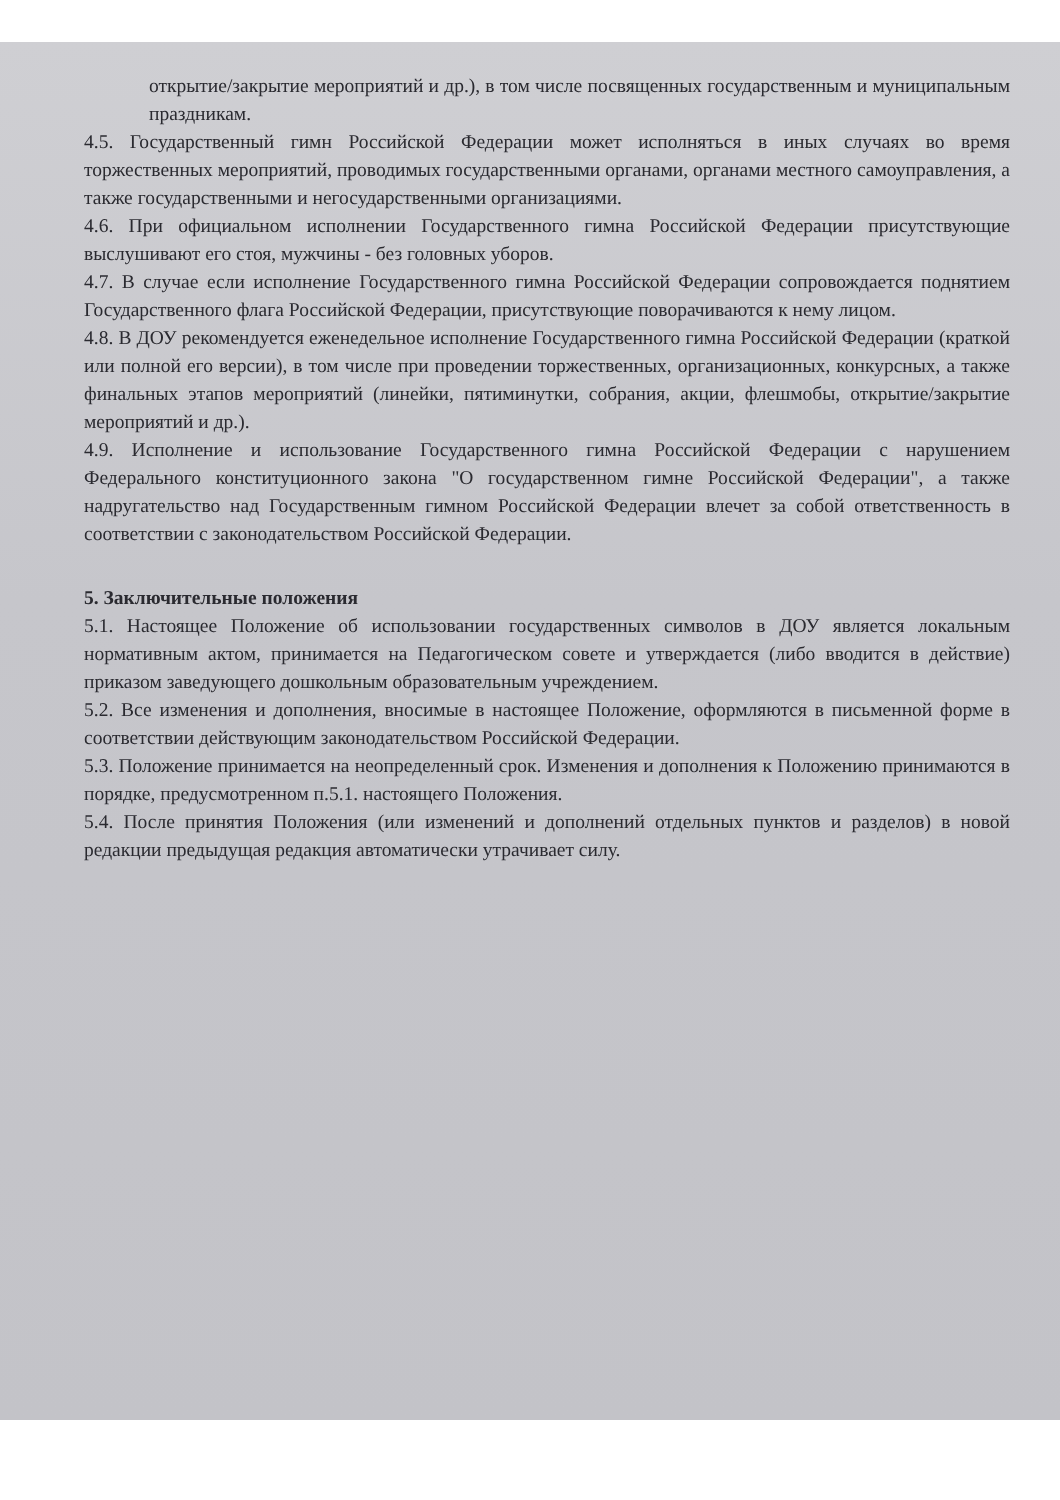открытие/закрытие мероприятий и др.), в том числе посвященных государственным и муниципальным праздникам.
4.5. Государственный гимн Российской Федерации может исполняться в иных случаях во время торжественных мероприятий, проводимых государственными органами, органами местного самоуправления, а также государственными и негосударственными организациями.
4.6. При официальном исполнении Государственного гимна Российской Федерации присутствующие выслушивают его стоя, мужчины - без головных уборов.
4.7. В случае если исполнение Государственного гимна Российской Федерации сопровождается поднятием Государственного флага Российской Федерации, присутствующие поворачиваются к нему лицом.
4.8. В ДОУ рекомендуется еженедельное исполнение Государственного гимна Российской Федерации (краткой или полной его версии), в том числе при проведении торжественных, организационных, конкурсных, а также финальных этапов мероприятий (линейки, пятиминутки, собрания, акции, флешмобы, открытие/закрытие мероприятий и др.).
4.9. Исполнение и использование Государственного гимна Российской Федерации с нарушением Федерального конституционного закона "О государственном гимне Российской Федерации", а также надругательство над Государственным гимном Российской Федерации влечет за собой ответственность в соответствии с законодательством Российской Федерации.
5. Заключительные положения
5.1. Настоящее Положение об использовании государственных символов в ДОУ является локальным нормативным актом, принимается на Педагогическом совете и утверждается (либо вводится в действие) приказом заведующего дошкольным образовательным учреждением.
5.2. Все изменения и дополнения, вносимые в настоящее Положение, оформляются в письменной форме в соответствии действующим законодательством Российской Федерации.
5.3. Положение принимается на неопределенный срок. Изменения и дополнения к Положению принимаются в порядке, предусмотренном п.5.1. настоящего Положения.
5.4. После принятия Положения (или изменений и дополнений отдельных пунктов и разделов) в новой редакции предыдущая редакция автоматически утрачивает силу.